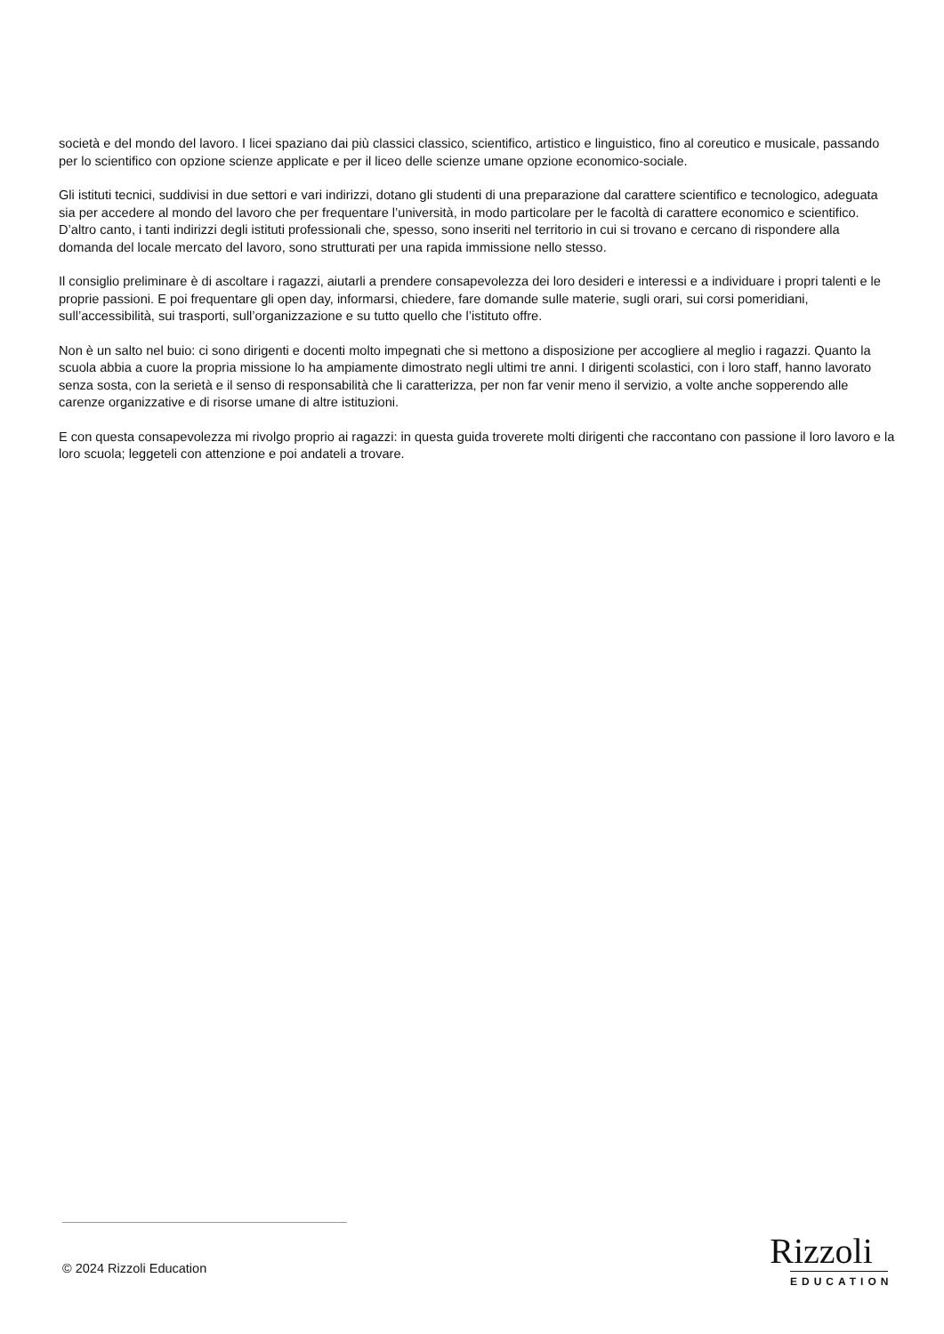società e del mondo del lavoro. I licei spaziano dai più classici classico, scientifico, artistico e linguistico, fino al coreutico e musicale, passando per lo scientifico con opzione scienze applicate e per il liceo delle scienze umane opzione economico-sociale.
Gli istituti tecnici, suddivisi in due settori e vari indirizzi, dotano gli studenti di una preparazione dal carattere scientifico e tecnologico, adeguata sia per accedere al mondo del lavoro che per frequentare l’università, in modo particolare per le facoltà di carattere economico e scientifico. D’altro canto, i tanti indirizzi degli istituti professionali che, spesso, sono inseriti nel territorio in cui si trovano e cercano di rispondere alla domanda del locale mercato del lavoro, sono strutturati per una rapida immissione nello stesso.
Il consiglio preliminare è di ascoltare i ragazzi, aiutarli a prendere consapevolezza dei loro desideri e interessi e a individuare i propri talenti e le proprie passioni. E poi frequentare gli open day, informarsi, chiedere, fare domande sulle materie, sugli orari, sui corsi pomeridiani, sull’accessibilità, sui trasporti, sull’organizzazione e su tutto quello che l’istituto offre.
Non è un salto nel buio: ci sono dirigenti e docenti molto impegnati che si mettono a disposizione per accogliere al meglio i ragazzi. Quanto la scuola abbia a cuore la propria missione lo ha ampiamente dimostrato negli ultimi tre anni. I dirigenti scolastici, con i loro staff, hanno lavorato senza sosta, con la serietà e il senso di responsabilità che li caratterizza, per non far venir meno il servizio, a volte anche sopperendo alle carenze organizzative e di risorse umane di altre istituzioni.
E con questa consapevolezza mi rivolgo proprio ai ragazzi: in questa guida troverete molti dirigenti che raccontano con passione il loro lavoro e la loro scuola; leggeteli con attenzione e poi andateli a trovare.
© 2024 Rizzoli Education
Rizzoli
EDUCATION